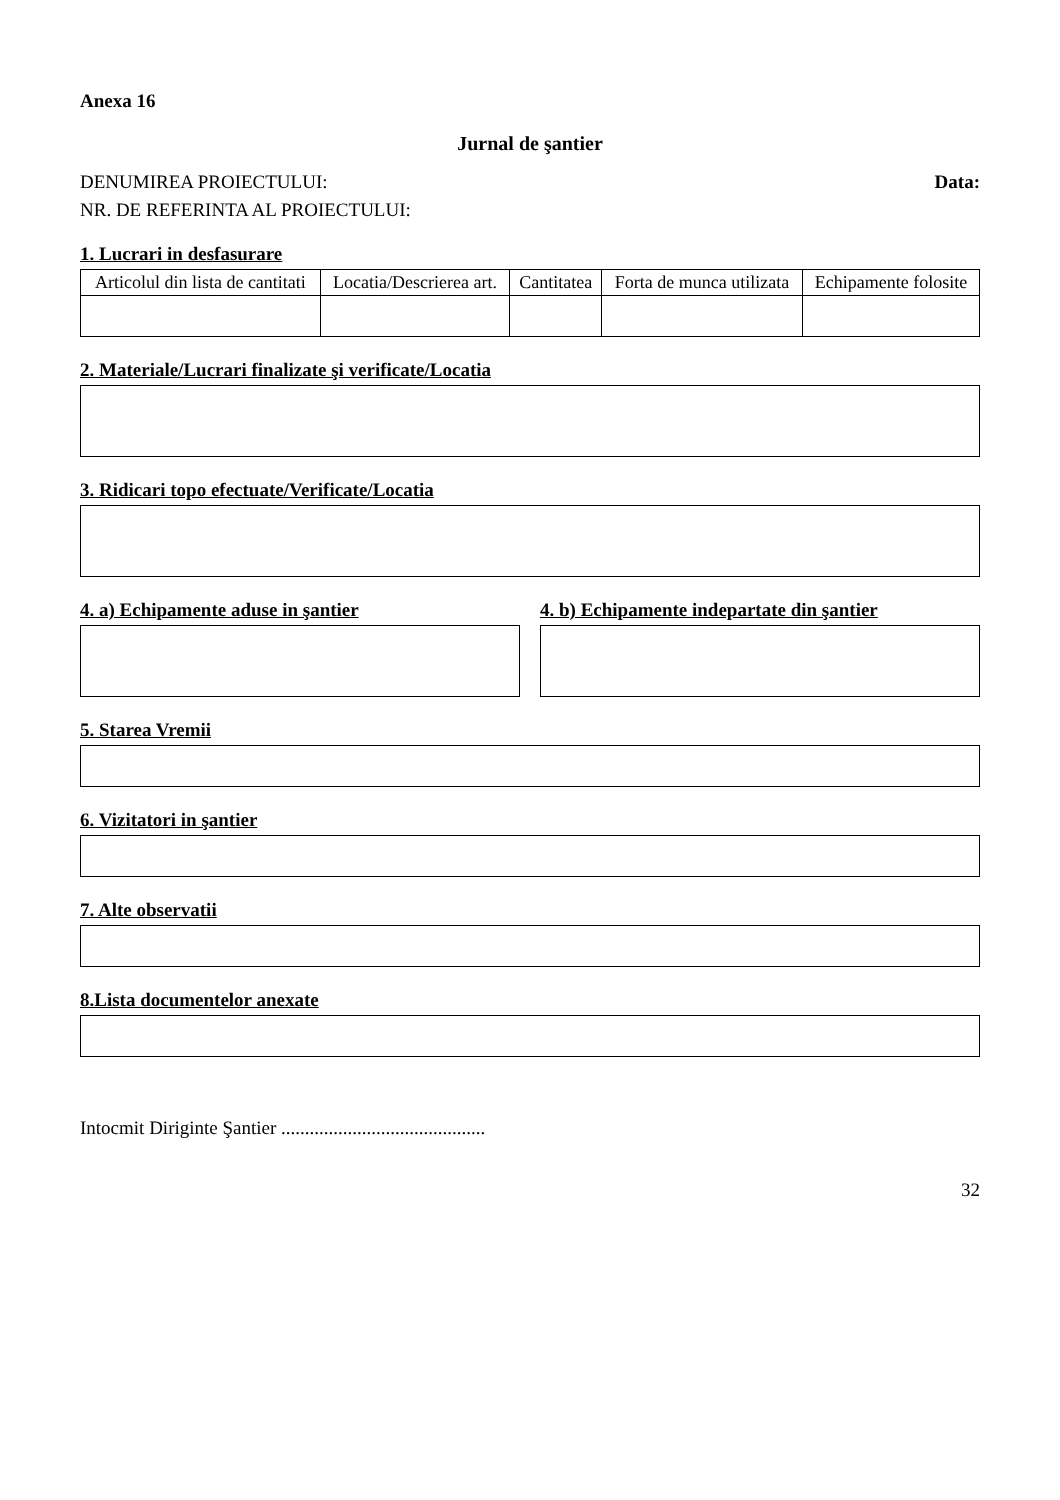Anexa 16
Jurnal de şantier
DENUMIREA PROIECTULUI: Data:
NR. DE REFERINTA AL PROIECTULUI:
1. Lucrari in desfasurare
| Articolul din lista de cantitati | Locatia/Descrierea art. | Cantitatea | Forta de munca utilizata | Echipamente folosite |
| --- | --- | --- | --- | --- |
2. Materiale/Lucrari finalizate şi verificate/Locatia
3. Ridicari topo efectuate/Verificate/Locatia
4. a) Echipamente aduse in şantier
4. b) Echipamente indepartate din şantier
5. Starea Vremii
6. Vizitatori in şantier
7. Alte observatii
8.Lista documentelor anexate
Intocmit Diriginte Şantier ...........................................
32